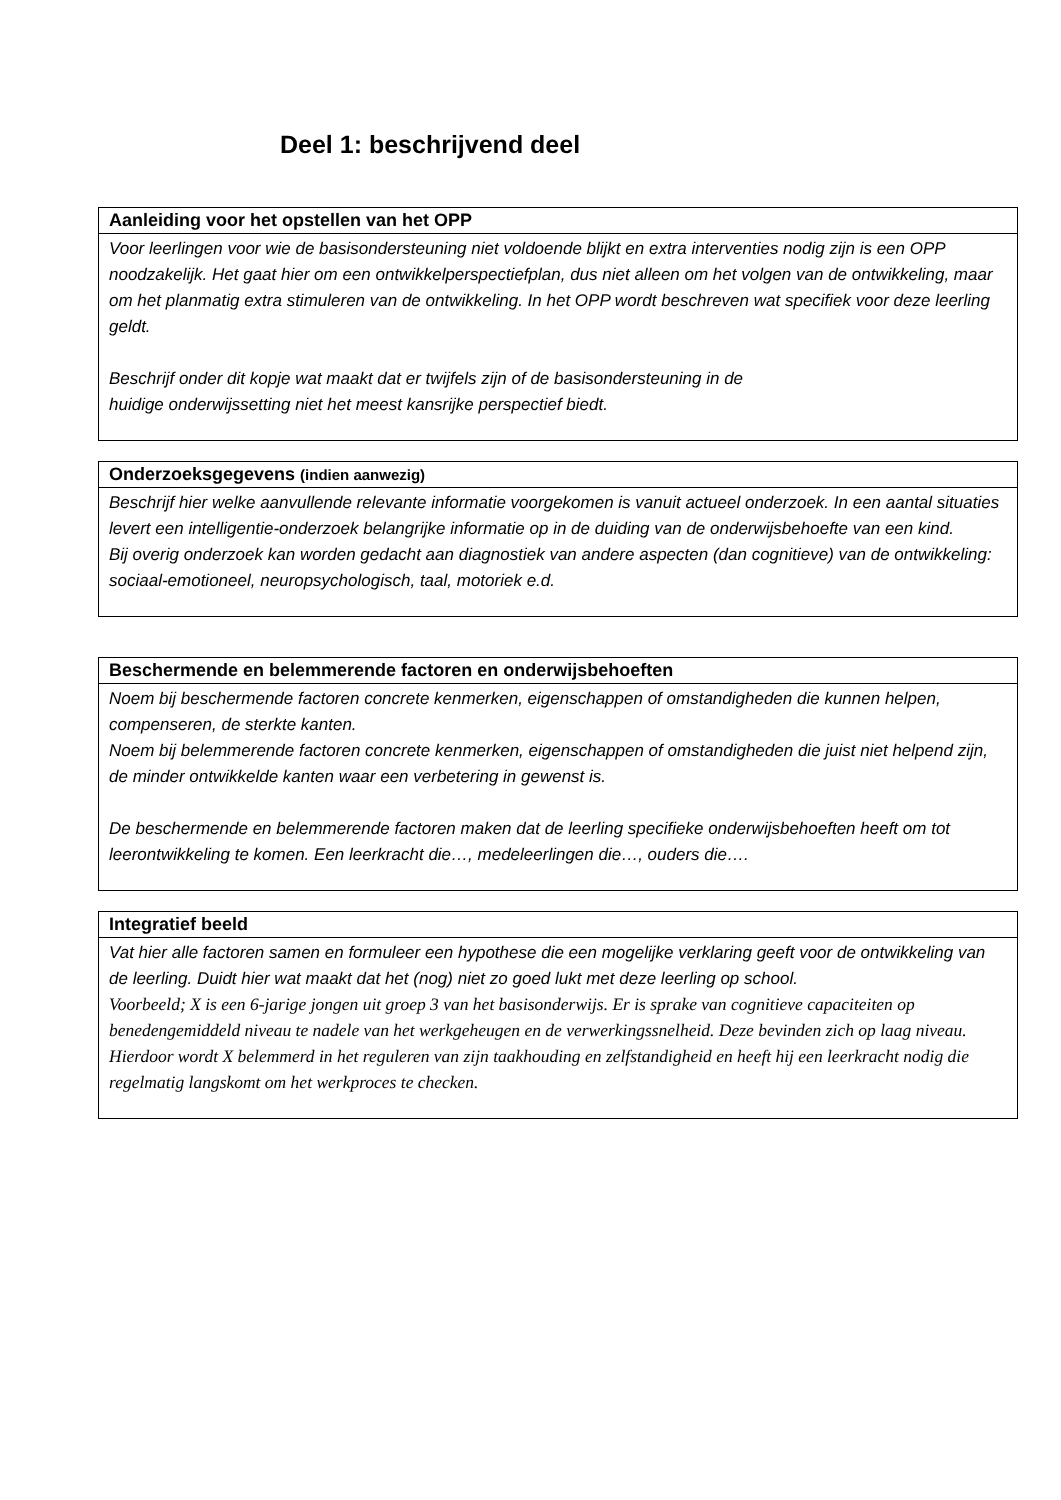Deel 1: beschrijvend deel
| Aanleiding voor het opstellen van het OPP |
| --- |
| Voor leerlingen voor wie de basisondersteuning niet voldoende blijkt en extra interventies nodig zijn is een OPP noodzakelijk. Het gaat hier om een ontwikkelperspectiefplan, dus niet alleen om het volgen van de ontwikkeling, maar om het planmatig extra stimuleren van de ontwikkeling. In het OPP wordt beschreven wat specifiek voor deze leerling geldt. Beschrijf onder dit kopje wat maakt dat er twijfels zijn of de basisondersteuning in de huidige onderwijssetting niet het meest kansrijke perspectief biedt. |
| Onderzoeksgegevens (indien aanwezig) |
| --- |
| Beschrijf hier welke aanvullende relevante informatie voorgekomen is vanuit actueel onderzoek. In een aantal situaties levert een intelligentie-onderzoek belangrijke informatie op in de duiding van de onderwijsbehoefte van een kind. Bij overig onderzoek kan worden gedacht aan diagnostiek van andere aspecten (dan cognitieve) van de ontwikkeling: sociaal-emotioneel, neuropsychologisch, taal, motoriek e.d. |
| Beschermende en belemmerende factoren en onderwijsbehoeften |
| --- |
| Noem bij beschermende factoren concrete kenmerken, eigenschappen of omstandigheden die kunnen helpen, compenseren, de sterkte kanten. Noem bij belemmerende factoren concrete kenmerken, eigenschappen of omstandigheden die juist niet helpend zijn, de minder ontwikkelde kanten waar een verbetering in gewenst is. De beschermende en belemmerende factoren maken dat de leerling specifieke onderwijsbehoeften heeft om tot leerontwikkeling te komen. Een leerkracht die…, medeleerlingen die…, ouders die…. |
| Integratief beeld |
| --- |
| Vat hier alle factoren samen en formuleer een hypothese die een mogelijke verklaring geeft voor de ontwikkeling van de leerling. Duidt hier wat maakt dat het (nog) niet zo goed lukt met deze leerling op school. Voorbeeld; X is een 6-jarige jongen uit groep 3 van het basisonderwijs. Er is sprake van cognitieve capaciteiten op benedengemiddeld niveau te nadele van het werkgeheugen en de verwerkingssnelheid. Deze bevinden zich op laag niveau. Hierdoor wordt X belemmerd in het reguleren van zijn taakhouding en zelfstandigheid en heeft hij een leerkracht nodig die regelmatig langskomt om het werkproces te checken. |